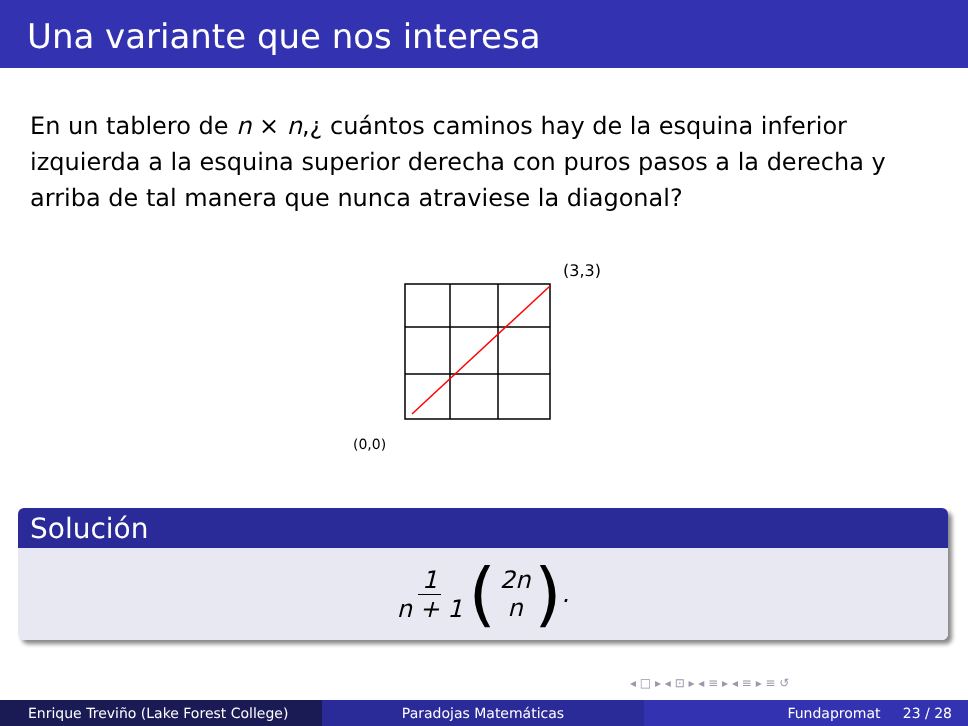Una variante que nos interesa
En un tablero de n × n,¿ cuántos caminos hay de la esquina inferior izquierda a la esquina superior derecha con puros pasos a la derecha y arriba de tal manera que nunca atraviese la diagonal?
(3,3)
(0,0)
Solución
1 n + 1 (2n n).
◂ □ ▸ ◂ ⊡ ▸ ◂ ≡ ▸ ◂ ≡ ▸ ≡ ↺
Enrique Treviño (Lake Forest College) Paradojas Matemáticas Fundapromat 23 / 28